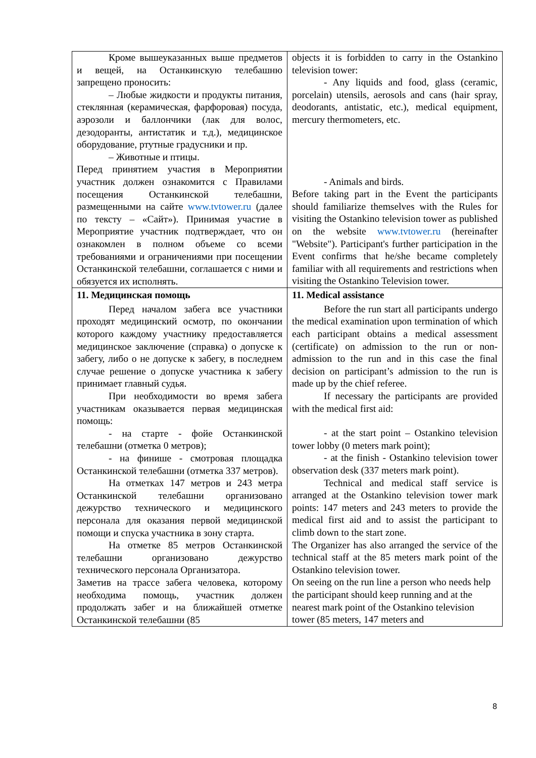| Кроме вышеуказанных выше предметов и вещей, на Останкинскую телебашню запрещено проносить: – Любые жидкости и продукты питания, стеклянная (керамическая, фарфоровая) посуда, аэрозоли и баллончики (лак для волос, дезодоранты, антистатик и т.д.), медицинское оборудование, ртутные градусники и пр. – Животные и птицы. Перед принятием участия в Мероприятии участник должен ознакомится с Правилами посещения Останкинской телебашни, размещенными на сайте www.tvtower.ru (далее по тексту – «Сайт»). Принимая участие в Мероприятие участник подтверждает, что он ознакомлен в полном объеме со всеми требованиями и ограничениями при посещении Останкинской телебашни, соглашается с ними и обязуется их исполнять. | objects it is forbidden to carry in the Ostankino television tower: - Any liquids and food, glass (ceramic, porcelain) utensils, aerosols and cans (hair spray, deodorants, antistatic, etc.), medical equipment, mercury thermometers, etc. - Animals and birds. Before taking part in the Event the participants should familiarize themselves with the Rules for visiting the Ostankino television tower as published on the website www.tvtower.ru (hereinafter "Website"). Participant's further participation in the Event confirms that he/she became completely familiar with all requirements and restrictions when visiting the Ostankino Television tower. |
| 11. Медицинская помощь Перед началом забега все участники проходят медицинский осмотр, по окончании которого каждому участнику предоставляется медицинское заключение (справка) о допуске к забегу, либо о не допуске к забегу, в последнем случае решение о допуске участника к забегу принимает главный судья. При необходимости во время забега участникам оказывается первая медицинская помощь: - на старте - фойе Останкинской телебашни (отметка 0 метров); - на финише - смотровая площадка Останкинской телебашни (отметка 337 метров). На отметках 147 метров и 243 метра Останкинской телебашни организовано дежурство технического и медицинского персонала для оказания первой медицинской помощи и спуска участника в зону старта. На отметке 85 метров Останкинской телебашни организовано дежурство технического персонала Организатора. Заметив на трассе забега человека, которому необходима помощь, участник должен продолжать забег и на ближайшей отметке Останкинской телебашни (85 | 11. Medical assistance Before the run start all participants undergo the medical examination upon termination of which each participant obtains a medical assessment (certificate) on admission to the run or non-admission to the run and in this case the final decision on participant’s admission to the run is made up by the chief referee. If necessary the participants are provided with the medical first aid: - at the start point – Ostankino television tower lobby (0 meters mark point); - at the finish - Ostankino television tower observation desk (337 meters mark point). Technical and medical staff service is arranged at the Ostankino television tower mark points: 147 meters and 243 meters to provide the medical first aid and to assist the participant to climb down to the start zone. The Organizer has also arranged the service of the technical staff at the 85 meters mark point of the Ostankino television tower. On seeing on the run line a person who needs help the participant should keep running and at the nearest mark point of the Ostankino television tower (85 meters, 147 meters and |
8